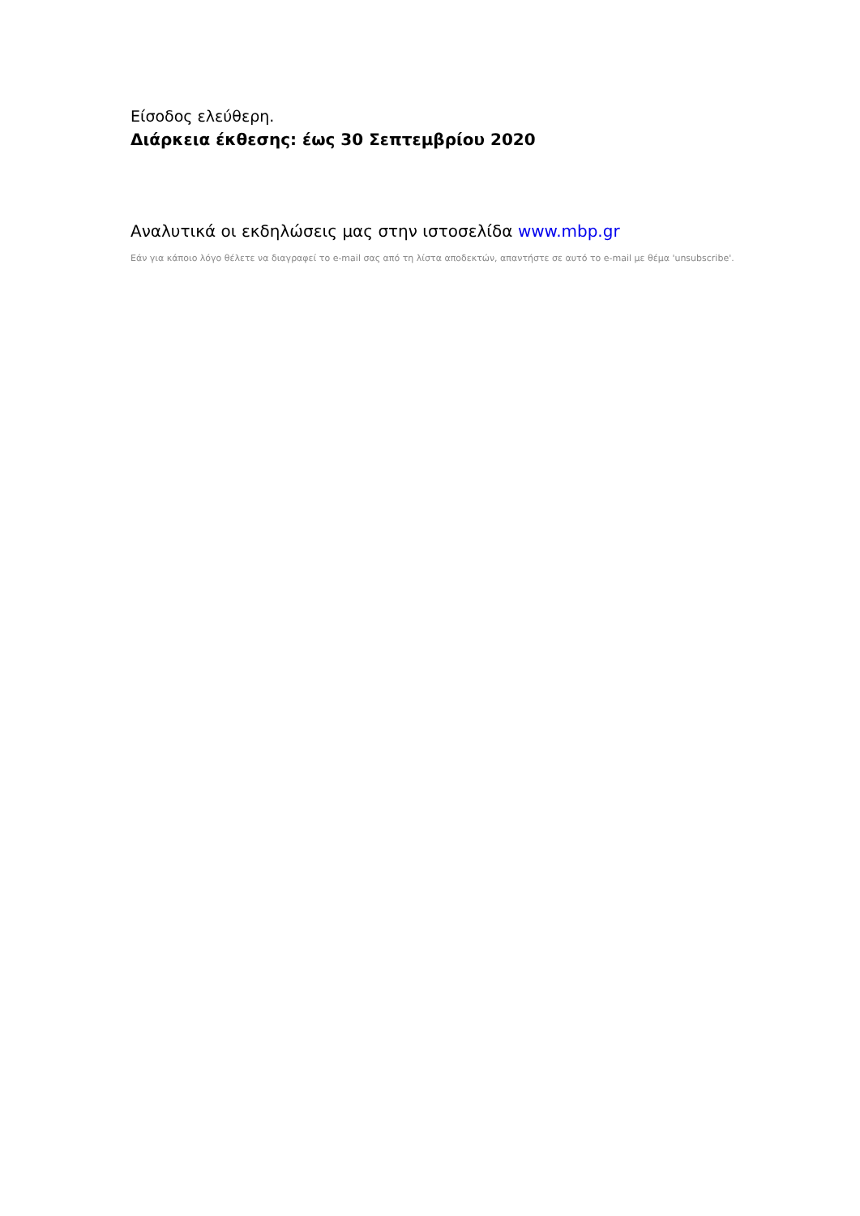Είσοδος ελεύθερη.
Διάρκεια έκθεσης: έως 30 Σεπτεμβρίου 2020
Αναλυτικά οι εκδηλώσεις μας στην ιστοσελίδα www.mbp.gr
Εάν για κάποιο λόγο θέλετε να διαγραφεί το e-mail σας από τη λίστα αποδεκτών, απαντήστε σε αυτό το e-mail με θέμα 'unsubscribe'.